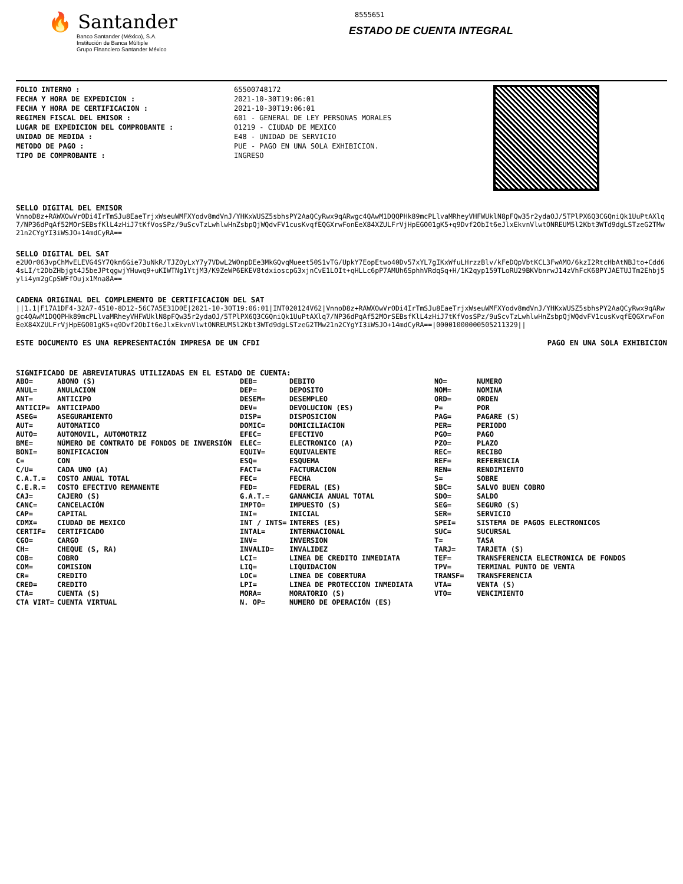🔥 Santander
Banco Santander (México), S.A.
Institución de Banca Múltiple
Grupo Financiero Santander México
8555651
ESTADO DE CUENTA INTEGRAL
FOLIO INTERNO :
FECHA Y HORA DE EXPEDICION :
FECHA Y HORA DE CERTIFICACION :
REGIMEN FISCAL DEL EMISOR :
LUGAR DE EXPEDICION DEL COMPROBANTE :
UNIDAD DE MEDIDA :
METODO DE PAGO :
TIPO DE COMPROBANTE :
65500748172
2021-10-30T19:06:01
2021-10-30T19:06:01
601 - GENERAL DE LEY PERSONAS MORALES
01219 - CIUDAD DE MEXICO
E48 - UNIDAD DE SERVICIO
PUE - PAGO EN UNA SOLA EXHIBICION.
INGRESO
SELLO DIGITAL DEL EMISOR
VnnoD8z+RAWXOwVrODi4IrTmSJu8EaeTrjxWseuWMFXYodv8mdVnJ/YHKxWUSZ5sbhsPY2AaQCyRwx9qARwgc4QAwM1DQQPHk89mcPLlvaMRheyVHFWUklN8pFQw35r2ydaOJ/5TPlPX6Q3CGQniQk1UuPtAXlq7/NP36dPqAf52MOrSEBsfKlL4zHiJ7tKfVosSPz/9uScvTzLwhlwHnZsbpQjWQdvFV1cusKvqfEQGXrwFonEeX84XZULFrVjHpEGO01gK5+q9Dvf2ObIt6eJlxEkvnVlwtONREUM5l2Kbt3WTd9dgLSTzeG2TMw21n2CYgYI3iWSJO+14mdCyRA==
SELLO DIGITAL DEL SAT
e2UOr063vpChMvELEVG4SY7Qkm6Gie73uNkR/TJZOyLxY7y7VDwL2WOnpDEe3MkGQvqMueet50S1vTG/UpkY7EopEtwo40Dv57xYL7gIKxWfuLHrzzBlv/kFeDQpVbtKCL3FwAMO/6kzI2RtcHbAtNBJto+Cdd64sLI/t2DbZHbjgt4J5beJPtqgwjYHuwq9+uKIWTNg1YtjM3/K9ZeWP6EKEV8tdxioscpG3xjnCvE1LOIt+qHLLc6pP7AMUh6SphhVRdqSq+H/1K2qyp159TLoRU29BKVbnrwJ14zVhFcK68PYJAETUJTm2Ehbj5yli4ym2gCpSWFfOujx1Mna8A==
CADENA ORIGINAL DEL COMPLEMENTO DE CERTIFICACION DEL SAT
||1.1|F17A1DF4-32A7-4510-8D12-56C7A5E31D0E|2021-10-30T19:06:01|INT020124V62|VnnoD8z+RAWXOwVrODi4IrTmSJu8EaeTrjxWseuWMFXYodv8mdVnJ/YHKxWUSZ5sbhsPY2AaQCyRwx9qARwgc4QAwM1DQQPHk89mcPLlvaMRheyVHFWUklN8pFQw35r2ydaOJ/5TPlPX6Q3CGQniQk1UuPtAXlq7/NP36dPqAf52MOrSEBsfKlL4zHiJ7tKfVosSPz/9uScvTzLwhlwHnZsbpQjWQdvFV1cusKvqfEQGXrwFonEeX84XZULFrVjHpEGO01gK5+q9Dvf2ObIt6eJlxEkvnVlwtONREUM5l2Kbt3WTd9dgLSTzeG2TMw21n2CYgYI3iWSJO+14mdCyRA==|00001000000505211329||
ESTE DOCUMENTO ES UNA REPRESENTACIÓN IMPRESA DE UN CFDI PAGO EN UNA SOLA EXHIBICION
SIGNIFICADO DE ABREVIATURAS UTILIZADAS EN EL ESTADO DE CUENTA:
| ABO= | ABONO (S) | DEB= | DEBITO | NO= | NUMERO |
| ANUL= | ANULACION | DEP= | DEPOSITO | NOM= | NOMINA |
| ANT= | ANTICIPO | DESEM= | DESEMPLEO | ORD= | ORDEN |
| ANTICIP= | ANTICIPADO | DEV= | DEVOLUCION (ES) | P= | POR |
| ASEG= | ASEGURAMIENTO | DISP= | DISPOSICION | PAG= | PAGARE (S) |
| AUT= | AUTOMATICO | DOMIC= | DOMICILIACION | PER= | PERIODO |
| AUTO= | AUTOMOVIL, AUTOMOTRIZ | EFEC= | EFECTIVO | PGO= | PAGO |
| BME= | NÚMERO DE CONTRATO DE FONDOS DE INVERSIÓN | ELEC= | ELECTRONICO (A) | PZO= | PLAZO |
| BONI= | BONIFICACION | EQUIV= | EQUIVALENTE | REC= | RECIBO |
| C= | CON | ESQ= | ESQUEMA | REF= | REFERENCIA |
| C/U= | CADA UNO (A) | FACT= | FACTURACION | REN= | RENDIMIENTO |
| C.A.T.= | COSTO ANUAL TOTAL | FEC= | FECHA | S= | SOBRE |
| C.E.R.= | COSTO EFECTIVO REMANENTE | FED= | FEDERAL (ES) | SBC= | SALVO BUEN COBRO |
| CAJ= | CAJERO (S) | G.A.T.= | GANANCIA ANUAL TOTAL | SDO= | SALDO |
| CANC= | CANCELACIÓN | IMPTO= | IMPUESTO (S) | SEG= | SEGURO (S) |
| CAP= | CAPITAL | INI= | INICIAL | SER= | SERVICIO |
| CDMX= | CIUDAD DE MEXICO | INT / INTS= | INTERES (ES) | SPEI= | SISTEMA DE PAGOS ELECTRONICOS |
| CERTIF= | CERTIFICADO | INTAL= | INTERNACIONAL | SUC= | SUCURSAL |
| CGO= | CARGO | INV= | INVERSION | T= | TASA |
| CH= | CHEQUE (S, RA) | INVALID= | INVALIDEZ | TARJ= | TARJETA (S) |
| COB= | COBRO | LCI= | LINEA DE CREDITO INMEDIATA | TEF= | TRANSFERENCIA ELECTRONICA DE FONDOS |
| COM= | COMISION | LIQ= | LIQUIDACION | TPV= | TERMINAL PUNTO DE VENTA |
| CR= | CREDITO | LOC= | LINEA DE COBERTURA | TRANSF= | TRANSFERENCIA |
| CRED= | CREDITO | LPI= | LINEA DE PROTECCION INMEDIATA | VTA= | VENTA (S) |
| CTA= | CUENTA (S) | MORA= | MORATORIO (S) | VTO= | VENCIMIENTO |
| CTA VIRT= | CUENTA VIRTUAL | N. OP= | NUMERO DE OPERACIÓN (ES) | | |